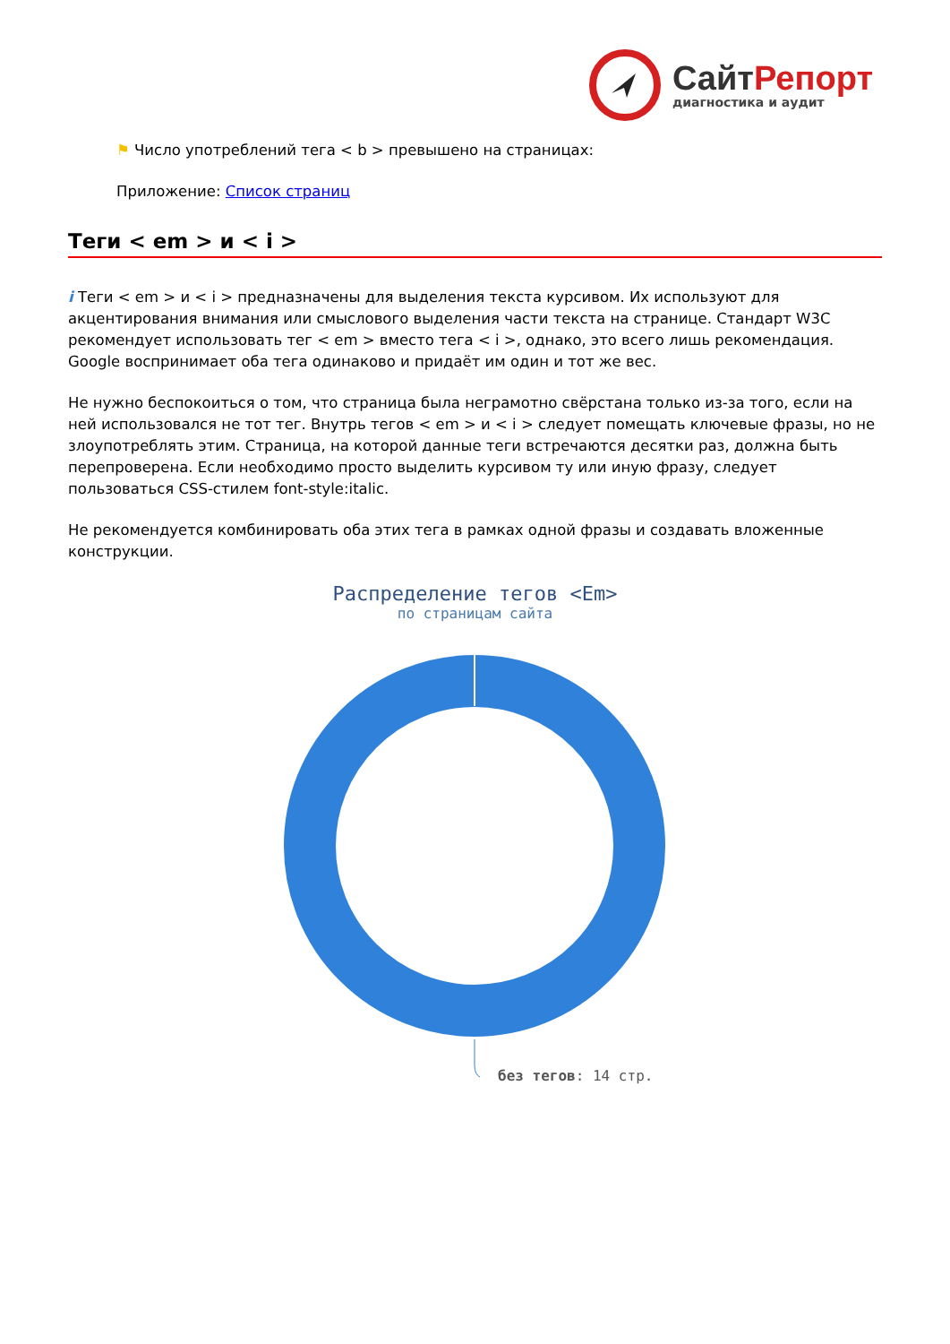Сайт Репорт
диагностика и аудит
⚑ Число употреблений тега < b > превышено на страницах:
Приложение: Список страниц
Теги < em > и < i >
i Теги < em > и < i > предназначены для выделения текста курсивом. Их используют для акцентирования внимания или смыслового выделения части текста на странице. Стандарт W3C рекомендует использовать тег < em > вместо тега < i >, однако, это всего лишь рекомендация. Google воспринимает оба тега одинаково и придаёт им один и тот же вес.
Не нужно беспокоиться о том, что страница была неграмотно свёрстана только из-за того, если на ней использовался не тот тег. Внутрь тегов < em > и < i > следует помещать ключевые фразы, но не злоупотреблять этим. Страница, на которой данные теги встречаются десятки раз, должна быть перепроверена. Если необходимо просто выделить курсивом ту или иную фразу, следует пользоваться CSS-стилем font-style:italic.
Не рекомендуется комбинировать оба этих тега в рамках одной фразы и создавать вложенные конструкции.
Распределение тегов <Em>
по страницам сайта
без тегов: 14 стр.